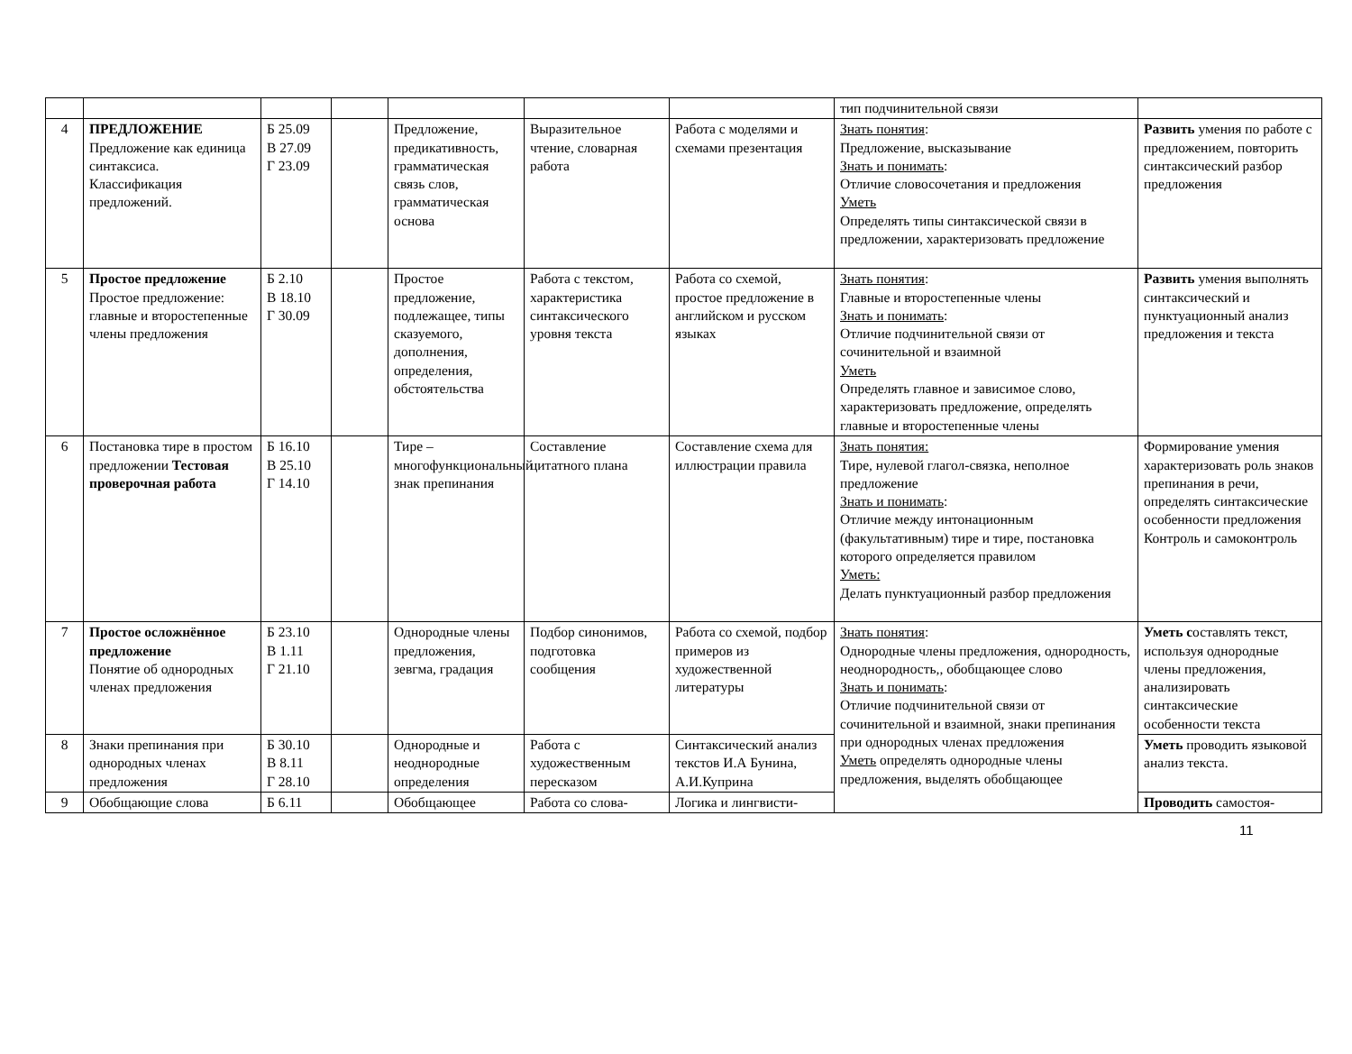| | | | | | | | тип подчинительной связи | |
| 4 | ПРЕДЛОЖЕНИЕ Предложение как единица синтаксиса. Классификация предложений. | Б 25.09 В 27.09 Г 23.09 | | Предложение, предикативность, грамматическая связь слов, грамматическая основа | Выразительное чтение, словарная работа | Работа с моделями и схемами презентация | Знать понятия : Предложение, высказывание Знать и понимать : Отличие словосочетания и предложения Уметь Определять типы синтаксической связи в предложении, характеризовать предложение | Развить умения по работе с предложением, повторить синтаксический разбор предложения |
| 5 | Простое предложение Простое предложение: главные и второстепенные члены предложения | Б 2.10 В 18.10 Г 30.09 | | Простое предложение, подлежащее, типы сказуемого, дополнения, определения, обстоятельства | Работа с текстом, характеристика синтаксического уровня текста | Работа со схемой, простое предложение в английском и русском языках | Знать понятия : Главные и второстепенные члены Знать и понимать : Отличие подчинительной связи от сочинительной и взаимной Уметь Определять главное и зависимое слово, характеризовать предложение, определять главные и второстепенные члены | Развить умения выполнять синтаксический и пунктуационный анализ предложения и текста |
| 6 | Постановка тире в простом предложении Тестовая проверочная работа | Б 16.10 В 25.10 Г 14.10 | | Тире – многофункциональный знак препинания | Составление цитатного плана | Составление схема для иллюстрации правила | Знать понятия: Тире, нулевой глагол-связка, неполное предложение Знать и понимать : Отличие между интонационным (факультативным) тире и тире, постановка которого определяется правилом Уметь: Делать пунктуационный разбор предложения | Формирование умения характеризовать роль знаков препинания в речи, определять синтаксические особенности предложения Контроль и самоконтроль |
| 7 | Простое осложнённое предложение Понятие об однородных членах предложения | Б 23.10 В 1.11 Г 21.10 | | Однородные члены предложения, зевгма, градация | Подбор синонимов, подготовка сообщения | Работа со схемой, подбор примеров из художественной литературы | Знать понятия : Однородные члены предложения, однородность, неоднородность,, обобщающее слово Знать и понимать : Отличие подчинительной связи от сочинительной и взаимной, знаки препинания при однородных членах предложения Уметь определять однородные члены предложения, выделять обобщающее | Уметь с оставлять текст, используя однородные члены предложения, анализировать синтаксические особенности текста |
| 8 | Знаки препинания при однородных членах предложения | Б 30.10 В 8.11 Г 28.10 | | Однородные и неоднородные определения | Работа с художественным пересказом | Синтаксический анализ текстов И.А Бунина, А.И.Куприна | | Уметь проводить языковой анализ текста. |
| 9 | Обобщающие слова | Б 6.11 | | Обобщающее | Работа со слова- | Логика и лингвисти- | | Проводить самостоя- |
11